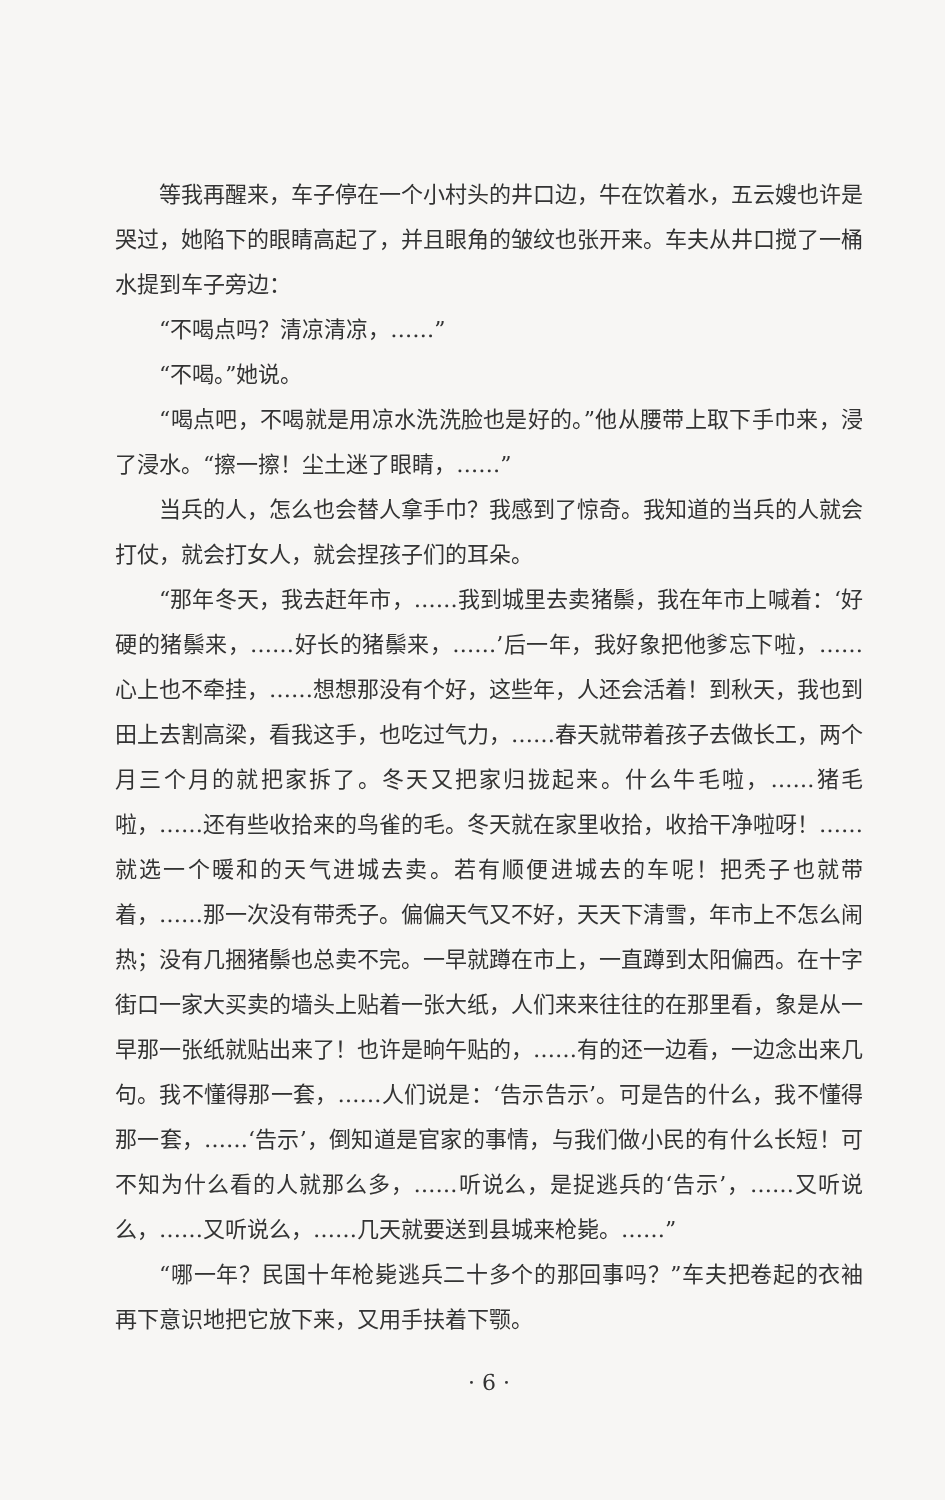等我再醒来，车子停在一个小村头的井口边，牛在饮着水，五云嫂也许是哭过，她陷下的眼睛高起了，并且眼角的皱纹也张开来。车夫从井口搅了一桶水提到车子旁边：
“不喝点吗？清凉清凉，……”
“不喝。”她说。
“喝点吧，不喝就是用凉水洗洗脸也是好的。”他从腰带上取下手巾来，浸了浸水。“擦一擦！尘土迷了眼睛，……”
当兵的人，怎么也会替人拿手巾？我感到了惊奇。我知道的当兵的人就会打仗，就会打女人，就会捏孩子们的耳朵。
“那年冬天，我去赶年市，……我到城里去卖猪鬃，我在年市上喊着：‘好硬的猪鬃来，……好长的猪鬃来，……’后一年，我好象把他爹忘下啦，……心上也不牵挂，……想想那没有个好，这些年，人还会活着！到秋天，我也到田上去割高梁，看我这手，也吃过气力，……春天就带着孩子去做长工，两个月三个月的就把家拆了。冬天又把家归拢起来。什么牛毛啦，……猪毛啦，……还有些收拾来的鸟雀的毛。冬天就在家里收拾，收拾干净啦呀！……就选一个暖和的天气进城去卖。若有顺便进城去的车呢！把秃子也就带着，……那一次没有带秃子。偏偏天气又不好，天天下清雪，年市上不怎么闹热；没有几捆猪鬃也总卖不完。一早就蹲在市上，一直蹲到太阳偏西。在十字街口一家大买卖的墙头上贴着一张大纸，人们来来往往的在那里看，象是从一早那一张纸就贴出来了！也许是晌午贴的，……有的还一边看，一边念出来几句。我不懂得那一套，……人们说是：‘告示告示’。可是告的什么，我不懂得那一套，……‘告示’，倒知道是官家的事情，与我们做小民的有什么长短！可不知为什么看的人就那么多，……听说么，是捉逃兵的‘告示’，……又听说么，……又听说么，……几天就要送到县城来枪毙。……”
“哪一年？民国十年枪毙逃兵二十多个的那回事吗？”车夫把卷起的衣袖再下意识地把它放下来，又用手扶着下颚。
· 6 ·